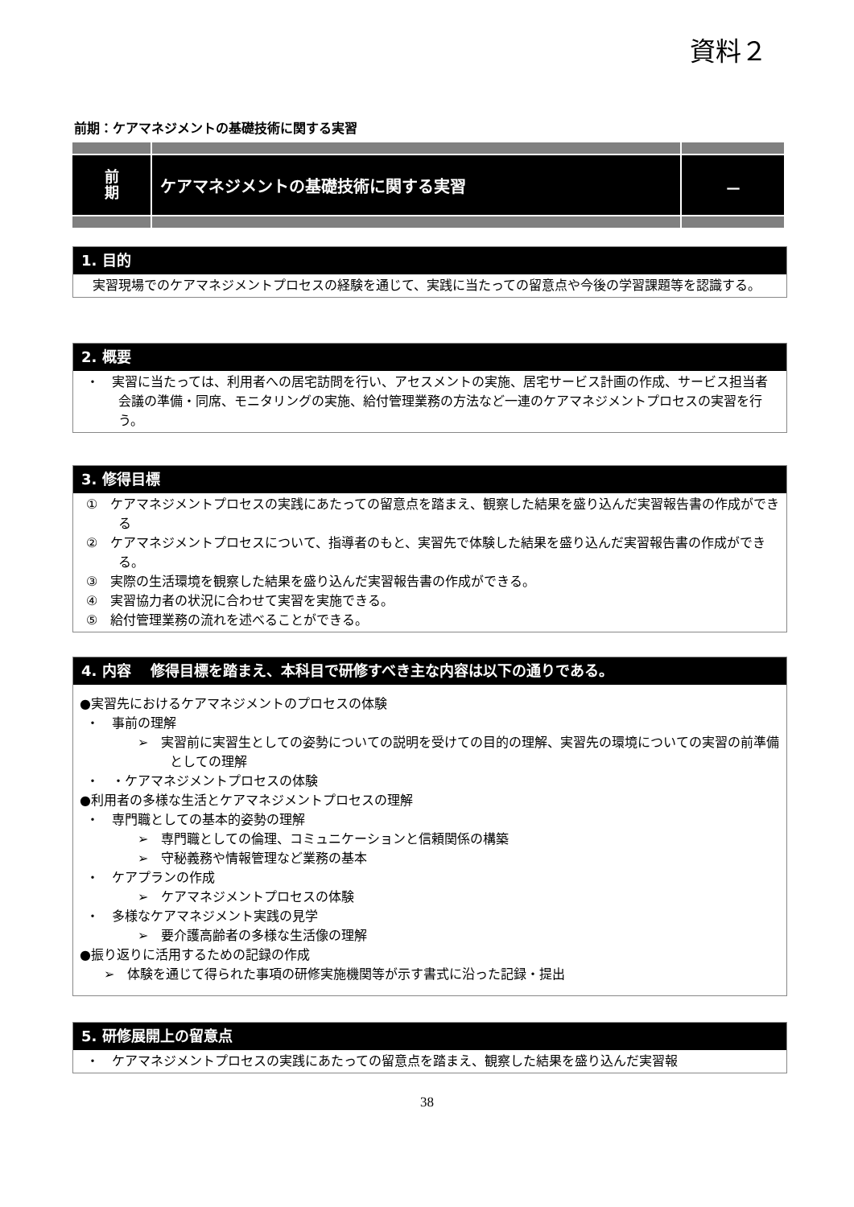資料２
前期：ケアマネジメントの基礎技術に関する実習
| 前 期 | ケアマネジメントの基礎技術に関する実習 | － |
1. 目的
　実習現場でのケアマネジメントプロセスの経験を通じて、実践に当たっての留意点や今後の学習課題等を認識する。
2. 概要
・　実習に当たっては、利用者への居宅訪問を行い、アセスメントの実施、居宅サービス計画の作成、サービス担当者会議の準備・同席、モニタリングの実施、給付管理業務の方法など一連のケアマネジメントプロセスの実習を行う。
3. 修得目標
①　ケアマネジメントプロセスの実践にあたっての留意点を踏まえ、観察した結果を盛り込んだ実習報告書の作成ができる
②　ケアマネジメントプロセスについて、指導者のもと、実習先で体験した結果を盛り込んだ実習報告書の作成ができる。
③　実際の生活環境を観察した結果を盛り込んだ実習報告書の作成ができる。
④　実習協力者の状況に合わせて実習を実施できる。
⑤　給付管理業務の流れを述べることができる。
4. 内容　 修得目標を踏まえ、本科目で研修すべき主な内容は以下の通りである。
●実習先におけるケアマネジメントのプロセスの体験
・　事前の理解
➢　実習前に実習生としての姿勢についての説明を受けての目的の理解、実習先の環境についての実習の前準備としての理解
・　・ケアマネジメントプロセスの体験
●利用者の多様な生活とケアマネジメントプロセスの理解
・　専門職としての基本的姿勢の理解
➢　専門職としての倫理、コミュニケーションと信頼関係の構築
➢　守秘義務や情報管理など業務の基本
・　ケアプランの作成
➢　ケアマネジメントプロセスの体験
・　多様なケアマネジメント実践の見学
➢　要介護高齢者の多様な生活像の理解
●振り返りに活用するための記録の作成
➢　体験を通じて得られた事項の研修実施機関等が示す書式に沿った記録・提出
5. 研修展開上の留意点
・　ケアマネジメントプロセスの実践にあたっての留意点を踏まえ、観察した結果を盛り込んだ実習報
38